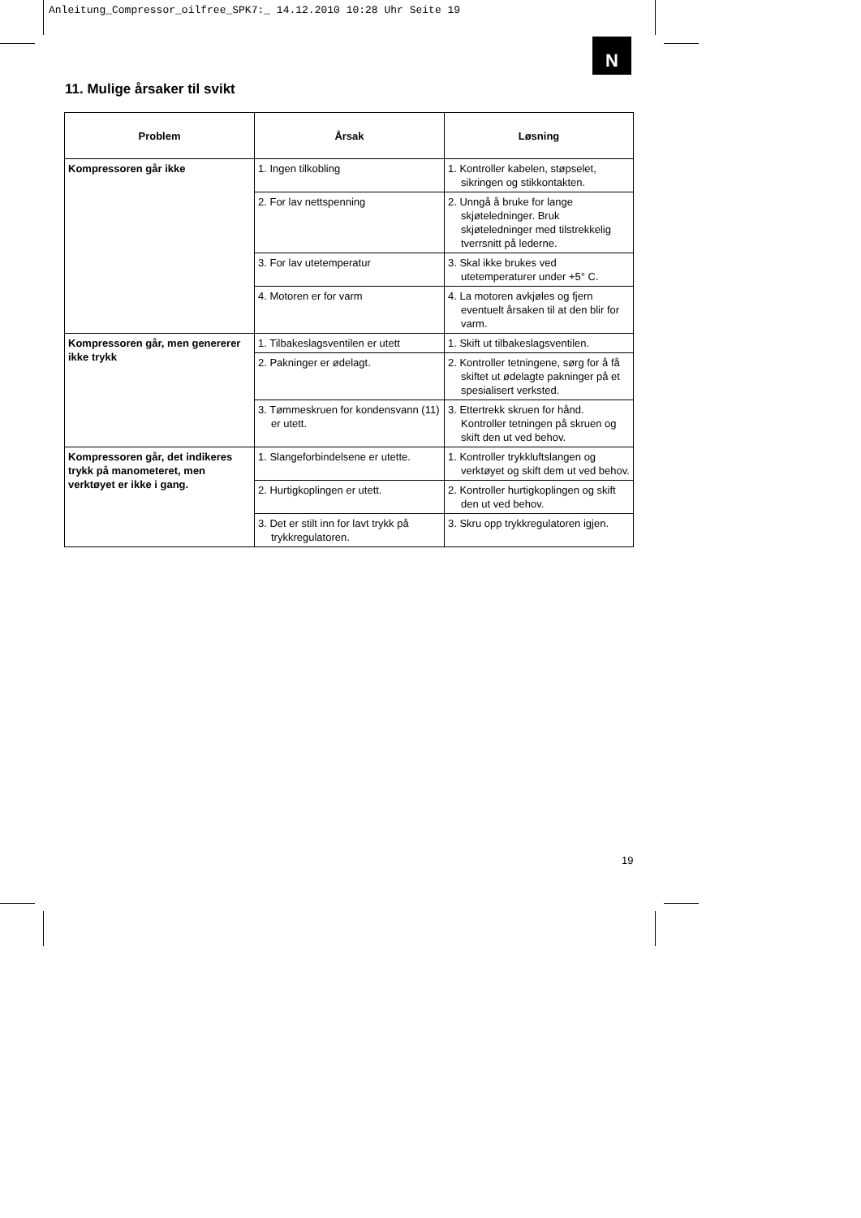Anleitung_Compressor_oilfree_SPK7:_ 14.12.2010 10:28 Uhr Seite 19
N
11. Mulige årsaker til svikt
| Problem | Årsak | Løsning |
| --- | --- | --- |
| Kompressoren går ikke | 1. Ingen tilkobling | 1. Kontroller kabelen, støpselet, sikringen og stikkontakten. |
| | 2. For lav nettspenning | 2. Unngå å bruke for lange skjøteledninger. Bruk skjøteledninger med tilstrekkelig tverrsnitt på lederne. |
| | 3. For lav utetemperatur | 3. Skal ikke brukes ved utetemperaturer under +5° C. |
| | 4. Motoren er for varm | 4. La motoren avkjøles og fjern eventuelt årsaken til at den blir for varm. |
| Kompressoren går, men genererer ikke trykk | 1. Tilbakeslagsventilen er utett | 1. Skift ut tilbakeslagsventilen. |
| | 2. Pakninger er ødelagt. | 2. Kontroller tetningene, sørg for å få skiftet ut ødelagte pakninger på et spesialisert verksted. |
| | 3. Tømmeskruen for kondensvann (11) er utett. | 3. Ettertrekk skruen for hånd. Kontroller tetningen på skruen og skift den ut ved behov. |
| Kompressoren går, det indikeres trykk på manometeret, men verktøyet er ikke i gang. | 1. Slangeforbindelsene er utette. | 1. Kontroller trykkluftslangen og verktøyet og skift dem ut ved behov. |
| | 2. Hurtigkoplingen er utett. | 2. Kontroller hurtigkoplingen og skift den ut ved behov. |
| | 3. Det er stilt inn for lavt trykk på trykkregulatoren. | 3. Skru opp trykkregulatoren igjen. |
19